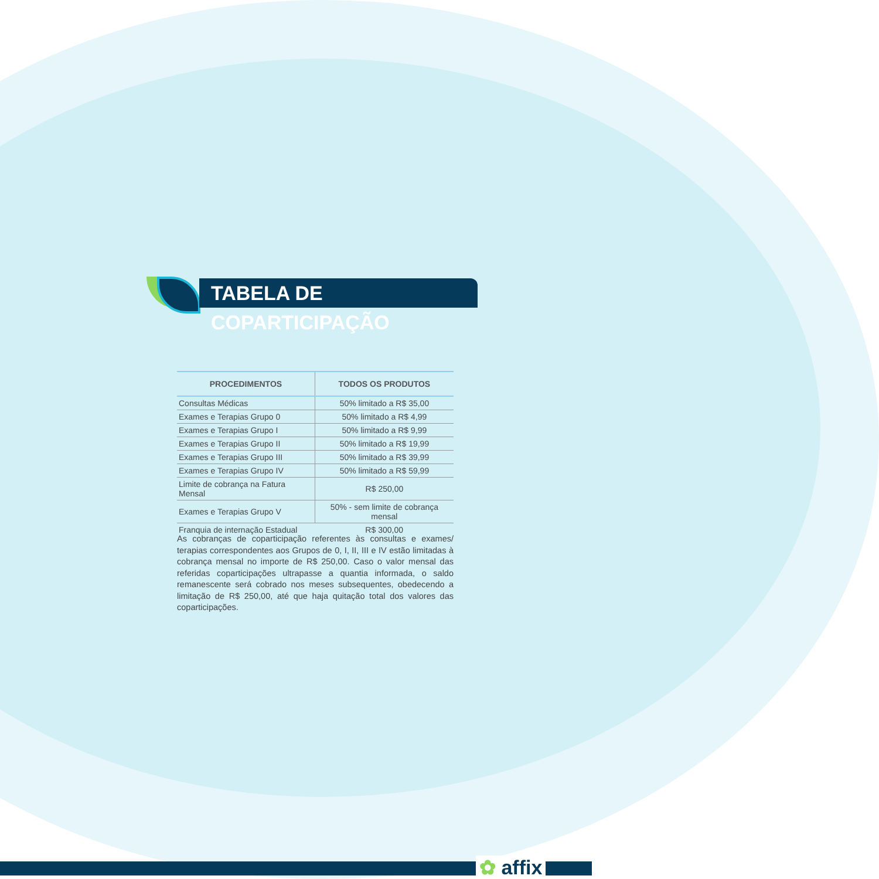TABELA DE COPARTICIPAÇÃO
| PROCEDIMENTOS | TODOS OS PRODUTOS |
| --- | --- |
| Consultas Médicas | 50% limitado a R$ 35,00 |
| Exames e Terapias Grupo 0 | 50% limitado a R$ 4,99 |
| Exames e Terapias Grupo I | 50% limitado a R$ 9,99 |
| Exames e Terapias Grupo II | 50% limitado a R$ 19,99 |
| Exames e Terapias Grupo III | 50% limitado a R$ 39,99 |
| Exames e Terapias Grupo IV | 50% limitado a R$ 59,99 |
| Limite de cobrança na Fatura Mensal | R$ 250,00 |
| Exames e Terapias Grupo V | 50% - sem limite de cobrança mensal |
| Franquia de internação Estadual | R$ 300,00 |
As cobranças de coparticipação referentes às consultas e exames/ terapias correspondentes aos Grupos de 0, I, II, III e IV estão limitadas à cobrança mensal no importe de R$ 250,00. Caso o valor mensal das referidas coparticipações ultrapasse a quantia informada, o saldo remanescente será cobrado nos meses subsequentes, obedecendo a limitação de R$ 250,00, até que haja quitação total dos valores das coparticipações.
✿ affix